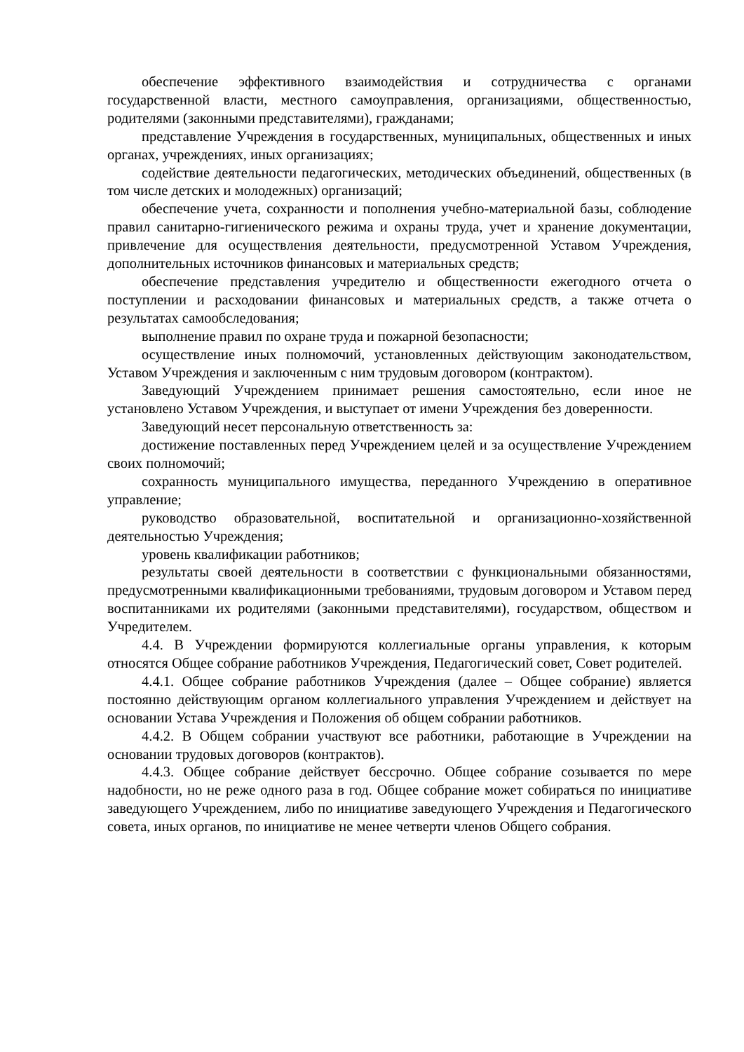обеспечение эффективного взаимодействия и сотрудничества с органами государственной власти, местного самоуправления, организациями, общественностью, родителями (законными представителями), гражданами;
представление Учреждения в государственных, муниципальных, общественных и иных органах, учреждениях, иных организациях;
содействие деятельности педагогических, методических объединений, общественных (в том числе детских и молодежных) организаций;
обеспечение учета, сохранности и пополнения учебно-материальной базы, соблюдение правил санитарно-гигиенического режима и охраны труда, учет и хранение документации, привлечение для осуществления деятельности, предусмотренной Уставом Учреждения, дополнительных источников финансовых и материальных средств;
обеспечение представления учредителю и общественности ежегодного отчета о поступлении и расходовании финансовых и материальных средств, а также отчета о результатах самообследования;
выполнение правил по охране труда и пожарной безопасности;
осуществление иных полномочий, установленных действующим законодательством, Уставом Учреждения и заключенным с ним трудовым договором (контрактом).
Заведующий Учреждением принимает решения самостоятельно, если иное не установлено Уставом Учреждения, и выступает от имени Учреждения без доверенности.
Заведующий несет персональную ответственность за:
достижение поставленных перед Учреждением целей и за осуществление Учреждением своих полномочий;
сохранность муниципального имущества, переданного Учреждению в оперативное управление;
руководство образовательной, воспитательной и организационно-хозяйственной деятельностью Учреждения;
уровень квалификации работников;
результаты своей деятельности в соответствии с функциональными обязанностями, предусмотренными квалификационными требованиями, трудовым договором и Уставом перед воспитанниками их родителями (законными представителями), государством, обществом и Учредителем.
4.4. В Учреждении формируются коллегиальные органы управления, к которым относятся Общее собрание работников Учреждения, Педагогический совет, Совет родителей.
4.4.1. Общее собрание работников Учреждения (далее – Общее собрание) является постоянно действующим органом коллегиального управления Учреждением и действует на основании Устава Учреждения и Положения об общем собрании работников.
4.4.2. В Общем собрании участвуют все работники, работающие в Учреждении на основании трудовых договоров (контрактов).
4.4.3. Общее собрание действует бессрочно. Общее собрание созывается по мере надобности, но не реже одного раза в год. Общее собрание может собираться по инициативе заведующего Учреждением, либо по инициативе заведующего Учреждения и Педагогического совета, иных органов, по инициативе не менее четверти членов Общего собрания.